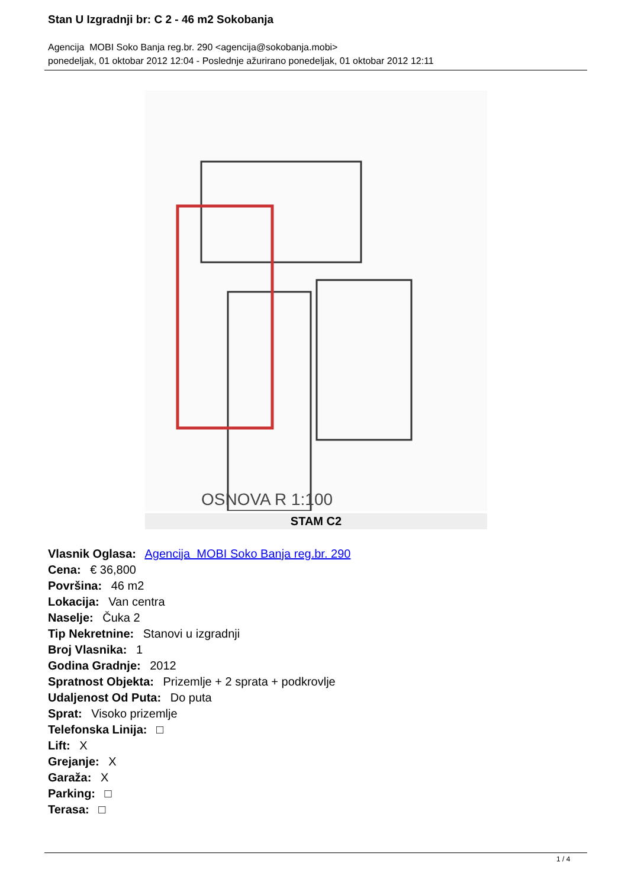Stan U Izgradnji br: C 2 - 46 m2 Sokobanja
Agencija MOBI Soko Banja reg.br. 290 <agencija@sokobanja.mobi>
ponedeljak, 01 oktobar 2012 12:04 - Poslednje ažurirano ponedeljak, 01 oktobar 2012 12:11
OSNOVA R 1:100
STAM C2
Vlasnik Oglasa: Agencija MOBI Soko Banja reg.br. 290
Cena: € 36,800
Površina: 46 m2
Lokacija: Van centra
Naselje: Čuka 2
Tip Nekretnine: Stanovi u izgradnji
Broj Vlasnika: 1
Godina Gradnje: 2012
Spratnost Objekta: Prizemlje + 2 sprata + podkrovlje
Udaljenost Od Puta: Do puta
Sprat: Visoko prizemlje
Telefonska Linija: □
Lift: X
Grejanje: X
Garaža: X
Parking: □
Terasa: □
1 / 4